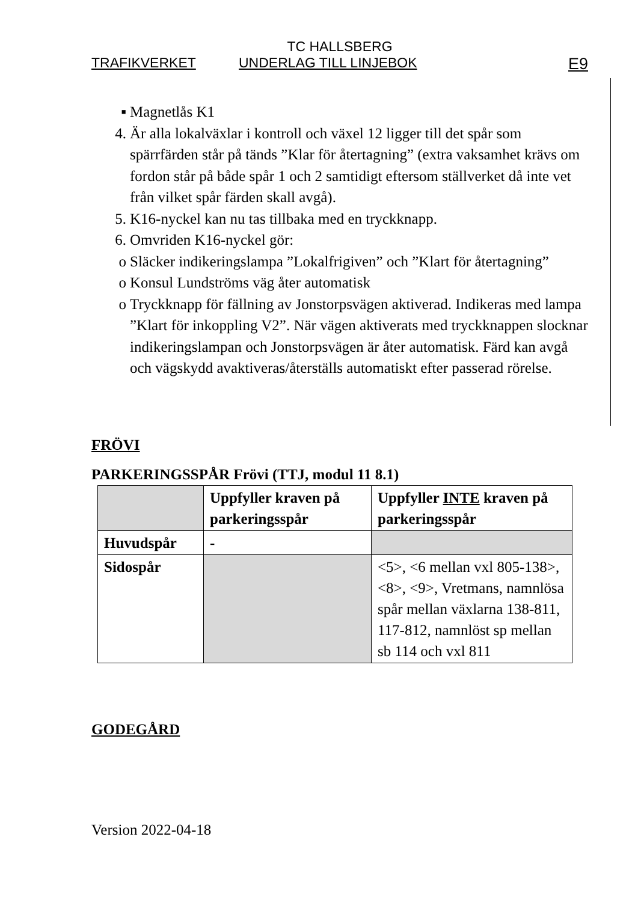TC HALLSBERG
TRAFIKVERKET UNDERLAG TILL LINJEBOK E9
▪ Magnetlås K1
4. Är alla lokalväxlar i kontroll och växel 12 ligger till det spår som spärrfärden står på tänds ”Klar för återtagning” (extra vaksamhet krävs om fordon står på både spår 1 och 2 samtidigt eftersom ställverket då inte vet från vilket spår färden skall avgå).
5. K16-nyckel kan nu tas tillbaka med en tryckknapp.
6. Omvriden K16-nyckel gör:
o Släcker indikeringslampa ”Lokalfrigiven” och ”Klart för återtagning”
o Konsul Lundströms väg åter automatisk
o Tryckknapp för fällning av Jonstorpsvägen aktiverad. Indikeras med lampa ”Klart för inkoppling V2”. När vägen aktiverats med tryckknappen slocknar indikeringslampan och Jonstorpsvägen är åter automatisk. Färd kan avgå och vägskydd avaktiveras/återställs automatiskt efter passerad rörelse.
FRÖVI
PARKERINGSSPÅR Frövi (TTJ, modul 11 8.1)
| | Uppfyller kraven på parkeringsspår | Uppfyller INTE kraven på parkeringsspår |
| --- | --- | --- |
| Huvudspår | - | |
| Sidospår | | <5>, <6 mellan vxl 805-138>, <8>, <9>, Vretmans, namnlösa spår mellan växlarna 138-811, 117-812, namnlöst sp mellan sb 114 och vxl 811 |
GODEGÅRD
Version 2022-04-18